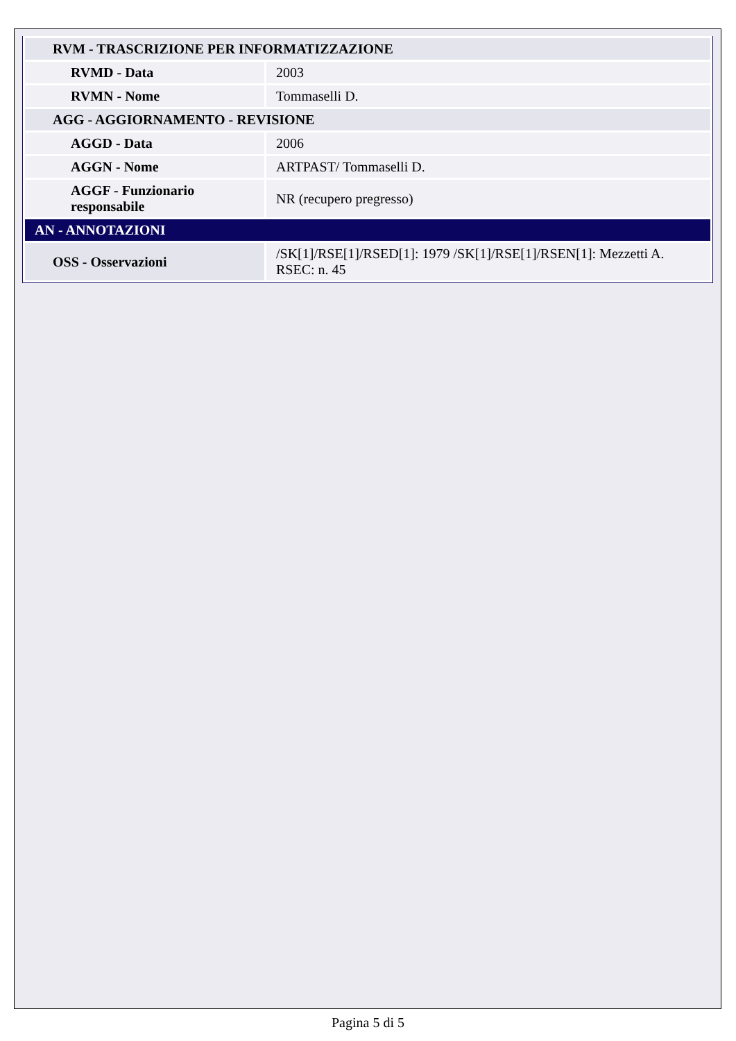| RVM - TRASCRIZIONE PER INFORMATIZZAZIONE | |
| RVMD - Data | 2003 |
| RVMN - Nome | Tommaselli D. |
| AGG - AGGIORNAMENTO - REVISIONE | |
| AGGD - Data | 2006 |
| AGGN - Nome | ARTPAST/ Tommaselli D. |
| AGGF - Funzionario responsabile | NR (recupero pregresso) |
| AN - ANNOTAZIONI | |
| OSS - Osservazioni | /SK[1]/RSE[1]/RSED[1]: 1979 /SK[1]/RSE[1]/RSEN[1]: Mezzetti A. RSEC: n. 45 |
Pagina 5 di 5